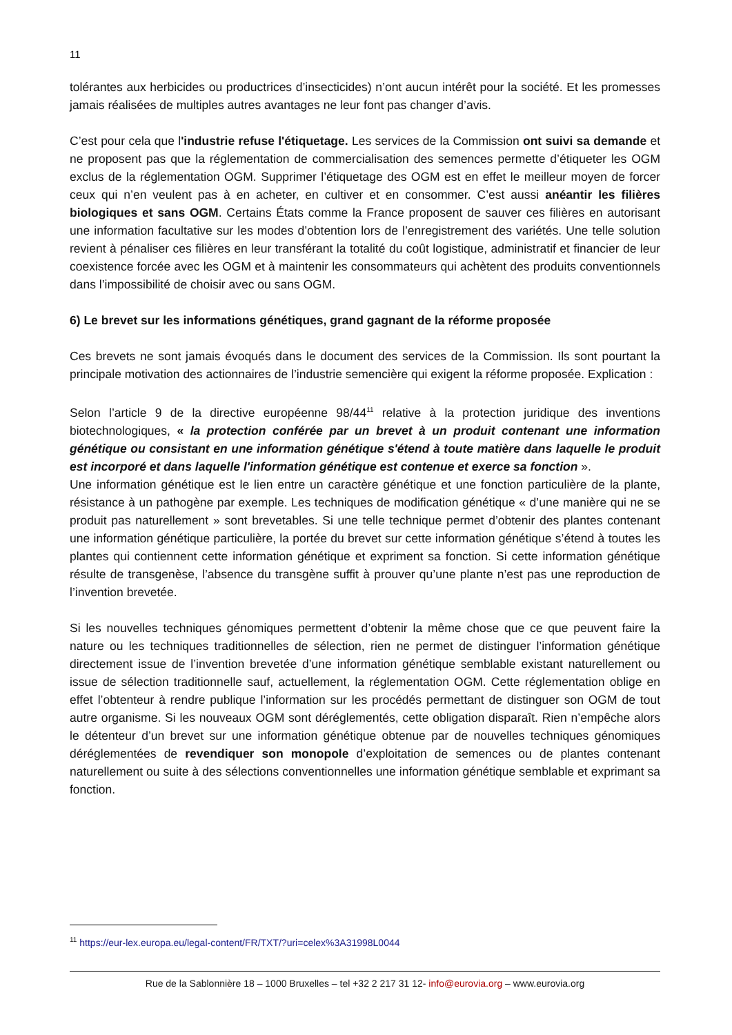11
tolérantes aux herbicides ou productrices d’insecticides) n’ont aucun intérêt pour la société. Et les promesses jamais réalisées de multiples autres avantages ne leur font pas changer d’avis.
C’est pour cela que l'industrie refuse l'étiquetage. Les services de la Commission ont suivi sa demande et ne proposent pas que la réglementation de commercialisation des semences permette d’étiqueter les OGM exclus de la réglementation OGM. Supprimer l’étiquetage des OGM est en effet le meilleur moyen de forcer ceux qui n’en veulent pas à en acheter, en cultiver et en consommer. C’est aussi anéantir les filières biologiques et sans OGM. Certains États comme la France proposent de sauver ces filières en autorisant une information facultative sur les modes d’obtention lors de l’enregistrement des variétés. Une telle solution revient à pénaliser ces filières en leur transférant la totalité du coût logistique, administratif et financier de leur coexistence forcée avec les OGM et à maintenir les consommateurs qui achètent des produits conventionnels dans l’impossibilité de choisir avec ou sans OGM.
6) Le brevet sur les informations génétiques, grand gagnant de la réforme proposée
Ces brevets ne sont jamais évoqués dans le document des services de la Commission. Ils sont pourtant la principale motivation des actionnaires de l’industrie semencière qui exigent la réforme proposée. Explication :
Selon l’article 9 de la directive européenne 98/44<sup>11</sup> relative à la protection juridique des inventions biotechnologiques, « la protection conférée par un brevet à un produit contenant une information génétique ou consistant en une information génétique s'étend à toute matière dans laquelle le produit est incorporé et dans laquelle l'information génétique est contenue et exerce sa fonction ».
Une information génétique est le lien entre un caractère génétique et une fonction particulière de la plante, résistance à un pathogène par exemple. Les techniques de modification génétique « d’une manière qui ne se produit pas naturellement » sont brevetables. Si une telle technique permet d’obtenir des plantes contenant une information génétique particulière, la portée du brevet sur cette information génétique s’étend à toutes les plantes qui contiennent cette information génétique et expriment sa fonction. Si cette information génétique résulte de transgenèse, l’absence du transgène suffit à prouver qu’une plante n’est pas une reproduction de l’invention brevetée.
Si les nouvelles techniques génomiques permettent d’obtenir la même chose que ce que peuvent faire la nature ou les techniques traditionnelles de sélection, rien ne permet de distinguer l’information génétique directement issue de l’invention brevetée d’une information génétique semblable existant naturellement ou issue de sélection traditionnelle sauf, actuellement, la réglementation OGM. Cette réglementation oblige en effet l’obtenteur à rendre publique l’information sur les procédés permettant de distinguer son OGM de tout autre organisme. Si les nouveaux OGM sont déréglementés, cette obligation disparaît. Rien n’empêche alors le détenteur d’un brevet sur une information génétique obtenue par de nouvelles techniques génomiques déréglementées de revendiquer son monopole d’exploitation de semences ou de plantes contenant naturellement ou suite à des sélections conventionnelles une information génétique semblable et exprimant sa fonction.
<sup>11</sup> https://eur-lex.europa.eu/legal-content/FR/TXT/?uri=celex%3A31998L0044
Rue de la Sablonnière 18 – 1000 Bruxelles – tel +32 2 217 31 12- info@eurovia.org – www.eurovia.org